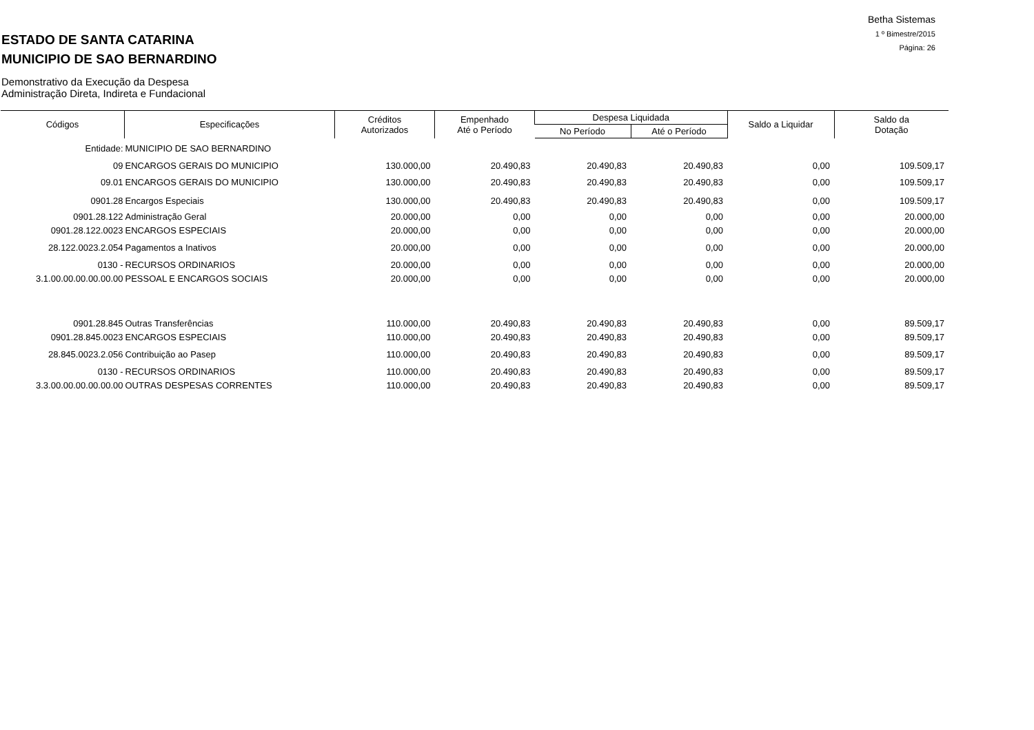ESTADO DE SANTA CATARINA
MUNICIPIO DE SAO BERNARDINO
Demonstrativo da Execução da Despesa
Administração Direta, Indireta e Fundacional
Betha Sistemas
1 º Bimestre/2015
Página: 26
| Códigos | Especificações | Créditos Autorizados | Empenhado Até o Período | Despesa Liquidada | | Saldo a Liquidar | Saldo da Dotação |
| --- | --- | --- | --- | --- | --- | --- | --- |
| | | | | No Período | Até o Período | | |
| Entidade: | MUNICIPIO DE SAO BERNARDINO | | | | | | |
| 09 | ENCARGOS GERAIS DO MUNICIPIO | 130.000,00 | 20.490,83 | 20.490,83 | 20.490,83 | 0,00 | 109.509,17 |
| 09.01 | ENCARGOS GERAIS DO MUNICIPIO | 130.000,00 | 20.490,83 | 20.490,83 | 20.490,83 | 0,00 | 109.509,17 |
| 0901.28 | Encargos Especiais | 130.000,00 | 20.490,83 | 20.490,83 | 20.490,83 | 0,00 | 109.509,17 |
| 0901.28.122 | Administração Geral | 20.000,00 | 0,00 | 0,00 | 0,00 | 0,00 | 20.000,00 |
| 0901.28.122.0023 | ENCARGOS ESPECIAIS | 20.000,00 | 0,00 | 0,00 | 0,00 | 0,00 | 20.000,00 |
| 28.122.0023.2.054 | Pagamentos a Inativos | 20.000,00 | 0,00 | 0,00 | 0,00 | 0,00 | 20.000,00 |
| 0130 - | RECURSOS ORDINARIOS | 20.000,00 | 0,00 | 0,00 | 0,00 | 0,00 | 20.000,00 |
| 3.1.00.00.00.00.00.00 | PESSOAL E ENCARGOS SOCIAIS | 20.000,00 | 0,00 | 0,00 | 0,00 | 0,00 | 20.000,00 |
| 0901.28.845 | Outras Transferências | 110.000,00 | 20.490,83 | 20.490,83 | 20.490,83 | 0,00 | 89.509,17 |
| 0901.28.845.0023 | ENCARGOS ESPECIAIS | 110.000,00 | 20.490,83 | 20.490,83 | 20.490,83 | 0,00 | 89.509,17 |
| 28.845.0023.2.056 | Contribuição ao Pasep | 110.000,00 | 20.490,83 | 20.490,83 | 20.490,83 | 0,00 | 89.509,17 |
| 0130 - | RECURSOS ORDINARIOS | 110.000,00 | 20.490,83 | 20.490,83 | 20.490,83 | 0,00 | 89.509,17 |
| 3.3.00.00.00.00.00.00 | OUTRAS DESPESAS CORRENTES | 110.000,00 | 20.490,83 | 20.490,83 | 20.490,83 | 0,00 | 89.509,17 |